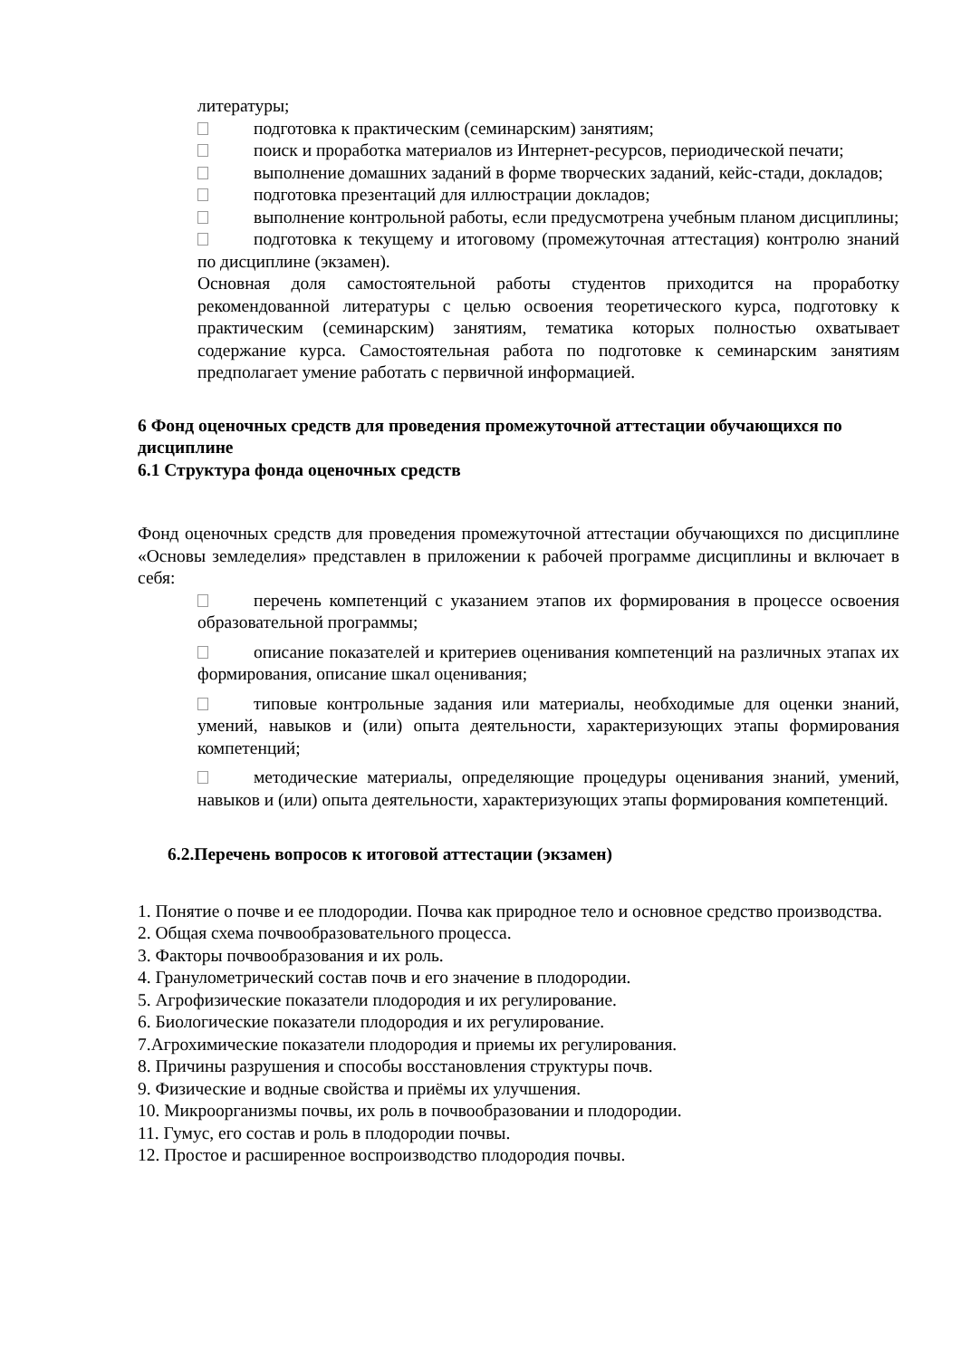литературы;
подготовка к практическим (семинарским) занятиям;
поиск и проработка материалов из Интернет-ресурсов, периодической печати;
выполнение домашних заданий в форме творческих заданий, кейс-стади, докладов;
подготовка презентаций для иллюстрации докладов;
выполнение контрольной работы, если предусмотрена учебным планом дисциплины;
подготовка к текущему и итоговому (промежуточная аттестация) контролю знаний по дисциплине (экзамен).
Основная доля самостоятельной работы студентов приходится на проработку рекомендованной литературы с целью освоения теоретического курса, подготовку к практическим (семинарским) занятиям, тематика которых полностью охватывает содержание курса. Самостоятельная работа по подготовке к семинарским занятиям предполагает умение работать с первичной информацией.
6 Фонд оценочных средств для проведения промежуточной аттестации обучающихся по дисциплине
6.1 Структура фонда оценочных средств
Фонд оценочных средств для проведения промежуточной аттестации обучающихся по дисциплине «Основы земледелия» представлен в приложении к рабочей программе дисциплины и включает в себя:
перечень компетенций с указанием этапов их формирования в процессе освоения образовательной программы;
описание показателей и критериев оценивания компетенций на различных этапах их формирования, описание шкал оценивания;
типовые контрольные задания или материалы, необходимые для оценки знаний, умений, навыков и (или) опыта деятельности, характеризующих этапы формирования компетенций;
методические материалы, определяющие процедуры оценивания знаний, умений, навыков и (или) опыта деятельности, характеризующих этапы формирования компетенций.
6.2.Перечень вопросов к итоговой аттестации (экзамен)
1. Понятие о почве и ее плодородии. Почва как природное тело и основное средство производства.
2. Общая схема почвообразовательного процесса.
3. Факторы почвообразования и их роль.
4. Гранулометрический состав почв и его значение в плодородии.
5. Агрофизические показатели плодородия и их регулирование.
6. Биологические показатели плодородия и их регулирование.
7.Агрохимические показатели плодородия и приемы их регулирования.
8. Причины разрушения и способы восстановления структуры почв.
9. Физические и водные свойства и приёмы их улучшения.
10. Микроорганизмы почвы, их роль в почвообразовании и плодородии.
11. Гумус, его состав и роль в плодородии почвы.
12. Простое и расширенное воспроизводство плодородия почвы.